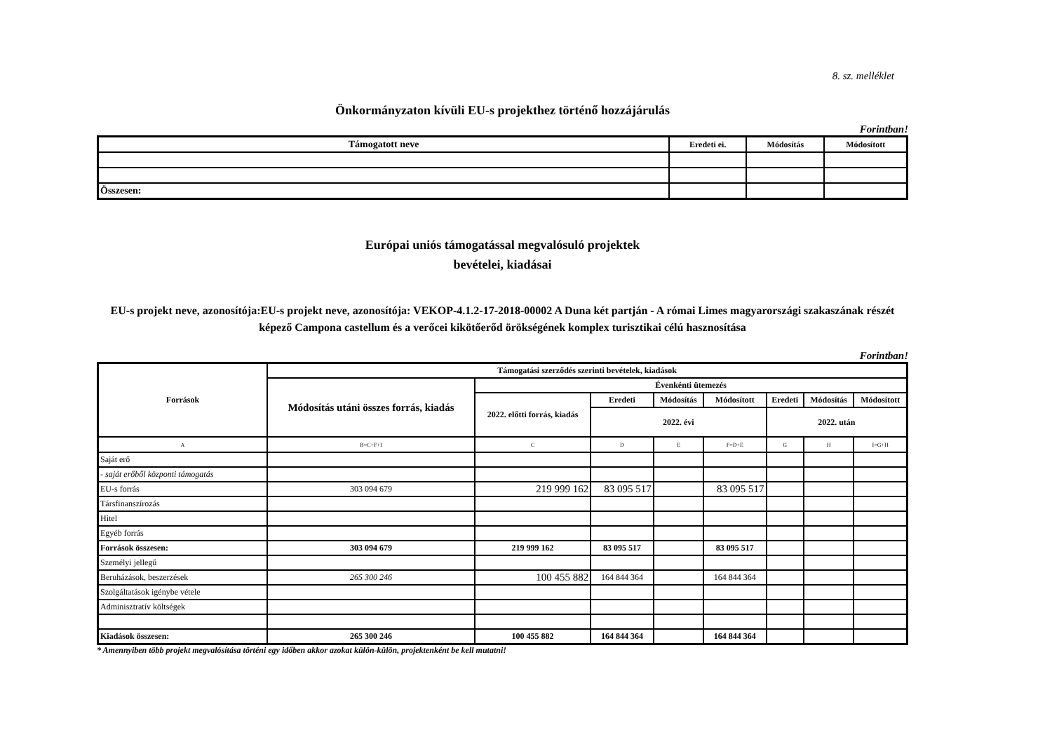8. sz. melléklet
Önkormányzaton kívüli EU-s projekthez történő hozzájárulás
Forintban!
| Támogatott neve | Eredeti ei. | Módosítás | Módosított |
| --- | --- | --- | --- |
| Összesen: | | | |
Európai uniós támogatással megvalósuló projektek
bevételei, kiadásai
EU-s projekt neve, azonosítója:EU-s projekt neve, azonosítója: VEKOP-4.1.2-17-2018-00002 A Duna két partján - A római Limes magyarországi szakaszának részét képező Campona castellum és a verőcei kikötőerőd örökségének komplex turisztikai célú hasznosítása
Forintban!
| Források | Támogatási szerződés szerinti bevételek, kiadások | | | | | | | |
| --- | --- | --- | --- | --- | --- | --- | --- | --- |
| | Módosítás utáni összes forrás, kiadás | Évenkénti ütemezés | | | | | | |
| | | 2022. előtti forrás, kiadás | Eredeti | Módosítás | Módosított | Eredeti | Módosítás | Módosított |
| | | | 2022. évi | | | 2022. után | | |
| A | B=C+F+I | C | D | E | F=D+E | G | H | I=G+H |
| Saját erő | | | | | | | | |
| - saját erőből központi támogatás | | | | | | | | |
| EU-s forrás | 303 094 679 | 219 999 162 | 83 095 517 | | 83 095 517 | | | |
| Társfinanszírozás | | | | | | | | |
| Hitel | | | | | | | | |
| Egyéb forrás | | | | | | | | |
| Források összesen: | 303 094 679 | 219 999 162 | 83 095 517 | | 83 095 517 | | | |
| Személyi jellegű | | | | | | | | |
| Beruházások, beszerzések | 265 300 246 | 100 455 882 | 164 844 364 | | 164 844 364 | | | |
| Szolgáltatások igénybe vétele | | | | | | | | |
| Adminisztratív költségek | | | | | | | | |
| Kiadások összesen: | 265 300 246 | 100 455 882 | 164 844 364 | | 164 844 364 | | | |
* Amennyiben több projekt megvalósítása történi egy időben akkor azokat külön-külön, projektenként be kell mutatni!